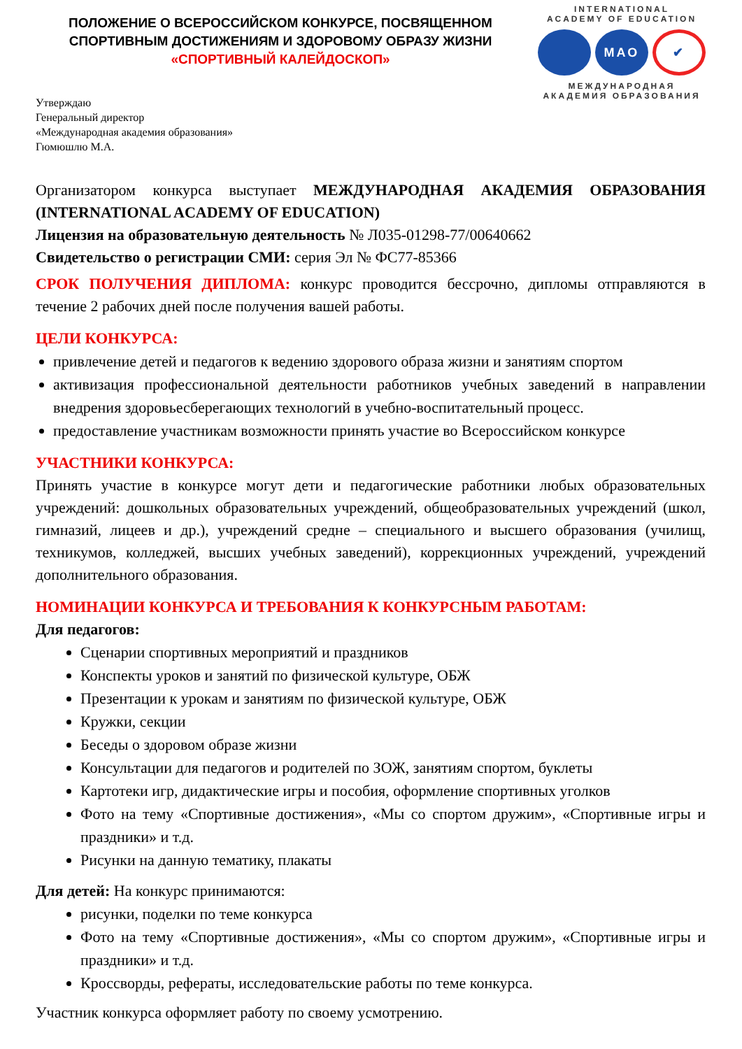ПОЛОЖЕНИЕ О ВСЕРОССИЙСКОМ КОНКУРСЕ, ПОСВЯЩЕННОМ
СПОРТИВНЫМ ДОСТИЖЕНИЯМ И ЗДОРОВОМУ ОБРАЗУ ЖИЗНИ
«СПОРТИВНЫЙ КАЛЕЙДОСКОП»
INTERNATIONAL
ACADEMY OF EDUCATION
МАО
✔
МЕЖДУНАРОДНАЯ
АКАДЕМИЯ ОБРАЗОВАНИЯ
Утверждаю
Генеральный директор
«Международная академия образования»
Гюмюшлю М.А.
Организатором конкурса выступает МЕЖДУНАРОДНАЯ АКАДЕМИЯ ОБРАЗОВАНИЯ (INTERNATIONAL ACADEMY OF EDUCATION)
Лицензия на образовательную деятельность № Л035-01298-77/00640662
Свидетельство о регистрации СМИ: серия Эл № ФС77-85366
СРОК ПОЛУЧЕНИЯ ДИПЛОМА: конкурс проводится бессрочно, дипломы отправляются в течение 2 рабочих дней после получения вашей работы.
ЦЕЛИ КОНКУРСА:
привлечение детей и педагогов к ведению здорового образа жизни и занятиям спортом
активизация профессиональной деятельности работников учебных заведений в направлении внедрения здоровьесберегающих технологий в учебно-воспитательный процесс.
предоставление участникам возможности принять участие во Всероссийском конкурсе
УЧАСТНИКИ КОНКУРСА:
Принять участие в конкурсе могут дети и педагогические работники любых образовательных учреждений: дошкольных образовательных учреждений, общеобразовательных учреждений (школ, гимназий, лицеев и др.), учреждений средне – специального и высшего образования (училищ, техникумов, колледжей, высших учебных заведений), коррекционных учреждений, учреждений дополнительного образования.
НОМИНАЦИИ КОНКУРСА И ТРЕБОВАНИЯ К КОНКУРСНЫМ РАБОТАМ:
Для педагогов:
Сценарии спортивных мероприятий и праздников
Конспекты уроков и занятий по физической культуре, ОБЖ
Презентации к урокам и занятиям по физической культуре, ОБЖ
Кружки, секции
Беседы о здоровом образе жизни
Консультации для педагогов и родителей по ЗОЖ, занятиям спортом, буклеты
Картотеки игр, дидактические игры и пособия, оформление спортивных уголков
Фото на тему «Спортивные достижения», «Мы со спортом дружим», «Спортивные игры и праздники» и т.д.
Рисунки на данную тематику, плакаты
Для детей: На конкурс принимаются:
рисунки, поделки по теме конкурса
Фото на тему «Спортивные достижения», «Мы со спортом дружим», «Спортивные игры и праздники» и т.д.
Кроссворды, рефераты, исследовательские работы по теме конкурса.
Участник конкурса оформляет работу по своему усмотрению.